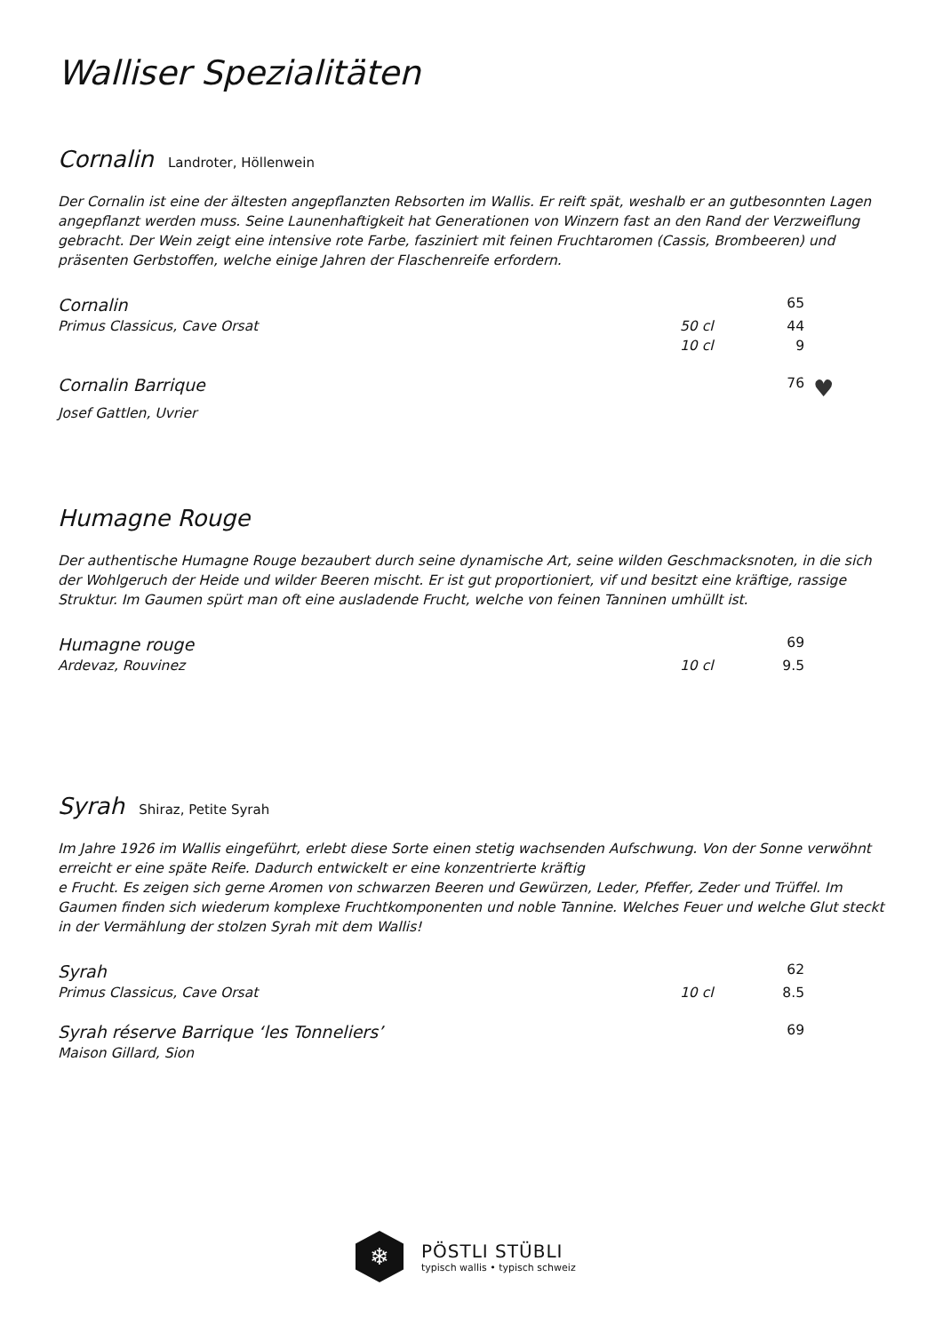Walliser Spezialitäten
Cornalin Landroter, Höllenwein
Der Cornalin ist eine der ältesten angepflanzten Rebsorten im Wallis. Er reift spät, weshalb er an gutbesonnten Lagen angepflanzt werden muss. Seine Launenhaftigkeit hat Generationen von Winzern fast an den Rand der Verzweiflung gebracht. Der Wein zeigt eine intensive rote Farbe, fasziniert mit feinen Fruchtaromen (Cassis, Brombeeren) und präsenten Gerbstoffen, welche einige Jahren der Flaschenreife erfordern.
Cornalin 65
Primus Classicus, Cave Orsat 50 cl 44
10 cl 9
Cornalin Barrique 76 ♥
Josef Gattlen, Uvrier
Humagne Rouge
Der authentische Humagne Rouge bezaubert durch seine dynamische Art, seine wilden Geschmacksnoten, in die sich der Wohlgeruch der Heide und wilder Beeren mischt. Er ist gut proportioniert, vif und besitzt eine kräftige, rassige Struktur. Im Gaumen spürt man oft eine ausladende Frucht, welche von feinen Tanninen umhüllt ist.
Humagne rouge 69
Ardevaz, Rouvinez 10 cl 9.5
Syrah Shiraz, Petite Syrah
Im Jahre 1926 im Wallis eingeführt, erlebt diese Sorte einen stetig wachsenden Aufschwung. Von der Sonne verwöhnt erreicht er eine späte Reife. Dadurch entwickelt er eine konzentrierte kräftig
e Frucht. Es zeigen sich gerne Aromen von schwarzen Beeren und Gewürzen, Leder, Pfeffer, Zeder und Trüffel. Im Gaumen finden sich wiederum komplexe Fruchtkomponenten und noble Tannine. Welches Feuer und welche Glut steckt in der Vermählung der stolzen Syrah mit dem Wallis!
Syrah 62
Primus Classicus, Cave Orsat 10 cl 8.5
Syrah réserve Barrique ‘les Tonneliers’ 69
Maison Gillard, Sion
❄
PÖSTLI STÜBLI
typisch wallis • typisch schweiz